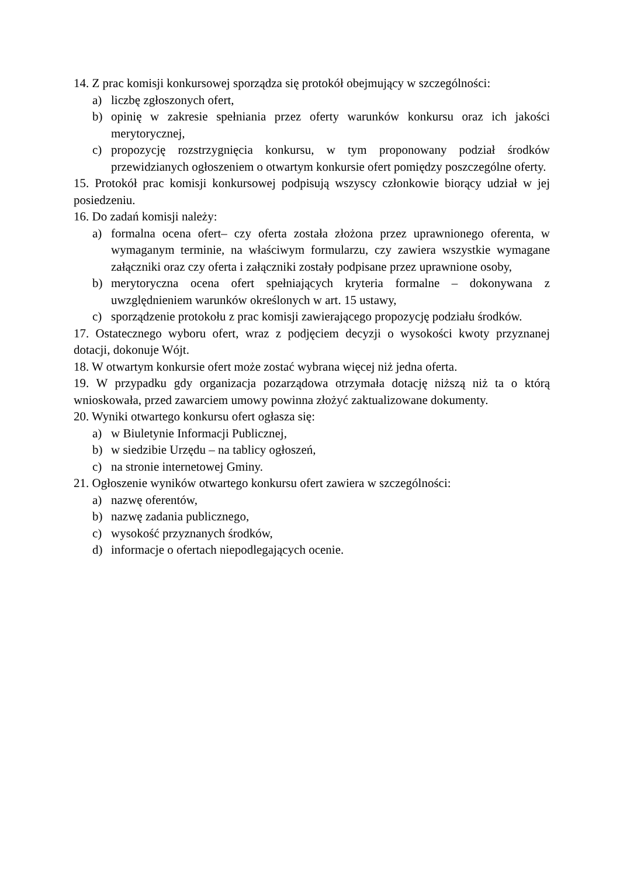14. Z prac komisji konkursowej sporządza się protokół obejmujący w szczególności:
a) liczbę zgłoszonych ofert,
b) opinię w zakresie spełniania przez oferty warunków konkursu oraz ich jakości merytorycznej,
c) propozycję rozstrzygnięcia konkursu, w tym proponowany podział środków przewidzianych ogłoszeniem o otwartym konkursie ofert pomiędzy poszczególne oferty.
15. Protokół prac komisji konkursowej podpisują wszyscy członkowie biorący udział w jej posiedzeniu.
16. Do zadań komisji należy:
a) formalna ocena ofert– czy oferta została złożona przez uprawnionego oferenta, w wymaganym terminie, na właściwym formularzu, czy zawiera wszystkie wymagane załączniki oraz czy oferta i załączniki zostały podpisane przez uprawnione osoby,
b) merytoryczna ocena ofert spełniających kryteria formalne – dokonywana z uwzględnieniem warunków określonych w art. 15 ustawy,
c) sporządzenie protokołu z prac komisji zawierającego propozycję podziału środków.
17. Ostatecznego wyboru ofert, wraz z podjęciem decyzji o wysokości kwoty przyznanej dotacji, dokonuje Wójt.
18. W otwartym konkursie ofert może zostać wybrana więcej niż jedna oferta.
19. W przypadku gdy organizacja pozarządowa otrzymała dotację niższą niż ta o którą wnioskowała, przed zawarciem umowy powinna złożyć zaktualizowane dokumenty.
20. Wyniki otwartego konkursu ofert ogłasza się:
a) w Biuletynie Informacji Publicznej,
b) w siedzibie Urzędu – na tablicy ogłoszeń,
c) na stronie internetowej Gminy.
21. Ogłoszenie wyników otwartego konkursu ofert zawiera w szczególności:
a) nazwę oferentów,
b) nazwę zadania publicznego,
c) wysokość przyznanych środków,
d) informacje o ofertach niepodlegających ocenie.